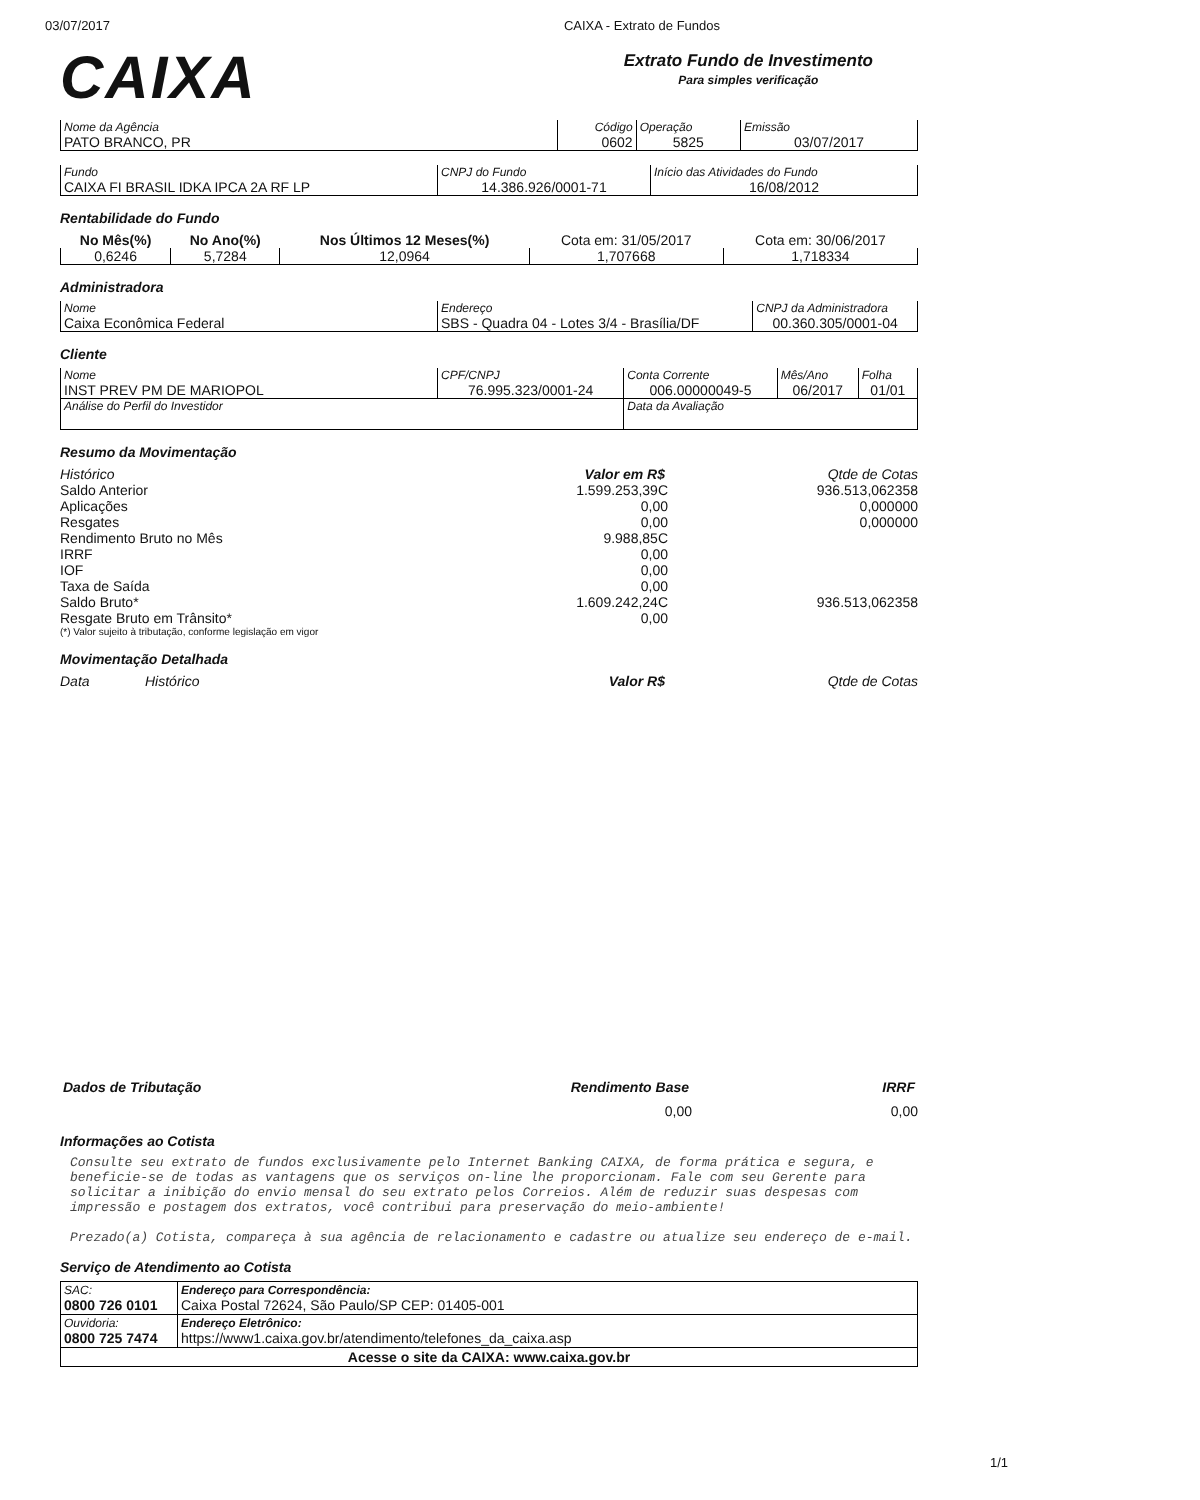03/07/2017 CAIXA - Extrato de Fundos
CAIXA
Extrato Fundo de Investimento
Para simples verificação
| Nome da Agência PATO BRANCO, PR | Código 0602 | Operação 5825 | Emissão 03/07/2017 |
| Fundo CAIXA FI BRASIL IDKA IPCA 2A RF LP | CNPJ do Fundo 14.386.926/0001-71 | Início das Atividades do Fundo 16/08/2012 |
Rentabilidade do Fundo
| No Mês(%) | No Ano(%) | Nos Últimos 12 Meses(%) | Cota em: 31/05/2017 | Cota em: 30/06/2017 |
| 0,6246 | 5,7284 | 12,0964 | 1,707668 | 1,718334 |
Administradora
| Nome Caixa Econômica Federal | Endereço SBS - Quadra 04 - Lotes 3/4 - Brasília/DF | CNPJ da Administradora 00.360.305/0001-04 |
Cliente
| Nome INST PREV PM DE MARIOPOL | CPF/CNPJ 76.995.323/0001-24 | Conta Corrente 006.00000049-5 | Mês/Ano 06/2017 | Folha 01/01 |
| Análise do Perfil do Investidor | | Data da Avaliação | | |
Resumo da Movimentação
| Histórico | Valor em R$ | Qtde de Cotas |
| Saldo Anterior | 1.599.253,39C | 936.513,062358 |
| Aplicações | 0,00 | 0,000000 |
| Resgates | 0,00 | 0,000000 |
| Rendimento Bruto no Mês | 9.988,85C | |
| IRRF | 0,00 | |
| IOF | 0,00 | |
| Taxa de Saída | 0,00 | |
| Saldo Bruto* | 1.609.242,24C | 936.513,062358 |
| Resgate Bruto em Trânsito* | 0,00 | |
(*) Valor sujeito à tributação, conforme legislação em vigor
Movimentação Detalhada
| Data | Histórico | Valor R$ | Qtde de Cotas |
| Dados de Tributação | Rendimento Base | IRRF |
| --- | --- | --- |
| | 0,00 | 0,00 |
Informações ao Cotista
Consulte seu extrato de fundos exclusivamente pelo Internet Banking CAIXA, de forma prática e segura, e beneficie-se de todas as vantagens que os serviços on-line lhe proporcionam. Fale com seu Gerente para solicitar a inibição do envio mensal do seu extrato pelos Correios. Além de reduzir suas despesas com impressão e postagem dos extratos, você contribui para preservação do meio-ambiente!
Prezado(a) Cotista, compareça à sua agência de relacionamento e cadastre ou atualize seu endereço de e-mail.
Serviço de Atendimento ao Cotista
| SAC: 0800 726 0101 | Endereço para Correspondência: Caixa Postal 72624, São Paulo/SP CEP: 01405-001 |
| Ouvidoria: 0800 725 7474 | Endereço Eletrônico: https://www1.caixa.gov.br/atendimento/telefones_da_caixa.asp |
| Acesse o site da CAIXA: www.caixa.gov.br | |
1/1